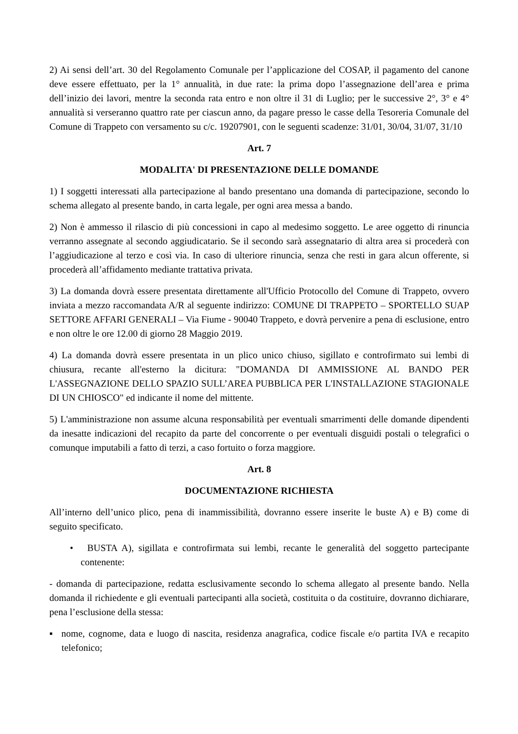2) Ai sensi dell’art. 30 del Regolamento Comunale per l’applicazione del COSAP, il pagamento del canone deve essere effettuato, per la 1° annualità, in due rate: la prima dopo l’assegnazione dell’area e prima dell’inizio dei lavori, mentre la seconda rata entro e non oltre il 31 di Luglio; per le successive 2°, 3° e 4° annualità si verseranno quattro rate per ciascun anno, da pagare presso le casse della Tesoreria Comunale del Comune di Trappeto con versamento su c/c. 19207901, con le seguenti scadenze: 31/01, 30/04, 31/07, 31/10
Art. 7
MODALITA' DI PRESENTAZIONE DELLE DOMANDE
1) I soggetti interessati alla partecipazione al bando presentano una domanda di partecipazione, secondo lo schema allegato al presente bando, in carta legale, per ogni area messa a bando.
2) Non è ammesso il rilascio di più concessioni in capo al medesimo soggetto. Le aree oggetto di rinuncia verranno assegnate al secondo aggiudicatario. Se il secondo sarà assegnatario di altra area si procederà con l’aggiudicazione al terzo e così via. In caso di ulteriore rinuncia, senza che resti in gara alcun offerente, si procederà all’affidamento mediante trattativa privata.
3) La domanda dovrà essere presentata direttamente all'Ufficio Protocollo del Comune di Trappeto, ovvero inviata a mezzo raccomandata A/R al seguente indirizzo: COMUNE DI TRAPPETO – SPORTELLO SUAP SETTORE AFFARI GENERALI – Via Fiume - 90040 Trappeto, e dovrà pervenire a pena di esclusione, entro e non oltre le ore 12.00 di giorno 28 Maggio 2019.
4) La domanda dovrà essere presentata in un plico unico chiuso, sigillato e controfirmato sui lembi di chiusura, recante all'esterno la dicitura: "DOMANDA DI AMMISSIONE AL BANDO PER L'ASSEGNAZIONE DELLO SPAZIO SULL’AREA PUBBLICA PER L'INSTALLAZIONE STAGIONALE DI UN CHIOSCO" ed indicante il nome del mittente.
5) L'amministrazione non assume alcuna responsabilità per eventuali smarrimenti delle domande dipendenti da inesatte indicazioni del recapito da parte del concorrente o per eventuali disguidi postali o telegrafici o comunque imputabili a fatto di terzi, a caso fortuito o forza maggiore.
Art. 8
DOCUMENTAZIONE RICHIESTA
All’interno dell’unico plico, pena di inammissibilità, dovranno essere inserite le buste A) e B) come di seguito specificato.
• BUSTA A), sigillata e controfirmata sui lembi, recante le generalità del soggetto partecipante contenente:
- domanda di partecipazione, redatta esclusivamente secondo lo schema allegato al presente bando. Nella domanda il richiedente e gli eventuali partecipanti alla società, costituita o da costituire, dovranno dichiarare, pena l’esclusione della stessa:
▪ nome, cognome, data e luogo di nascita, residenza anagrafica, codice fiscale e/o partita IVA e recapito telefonico;